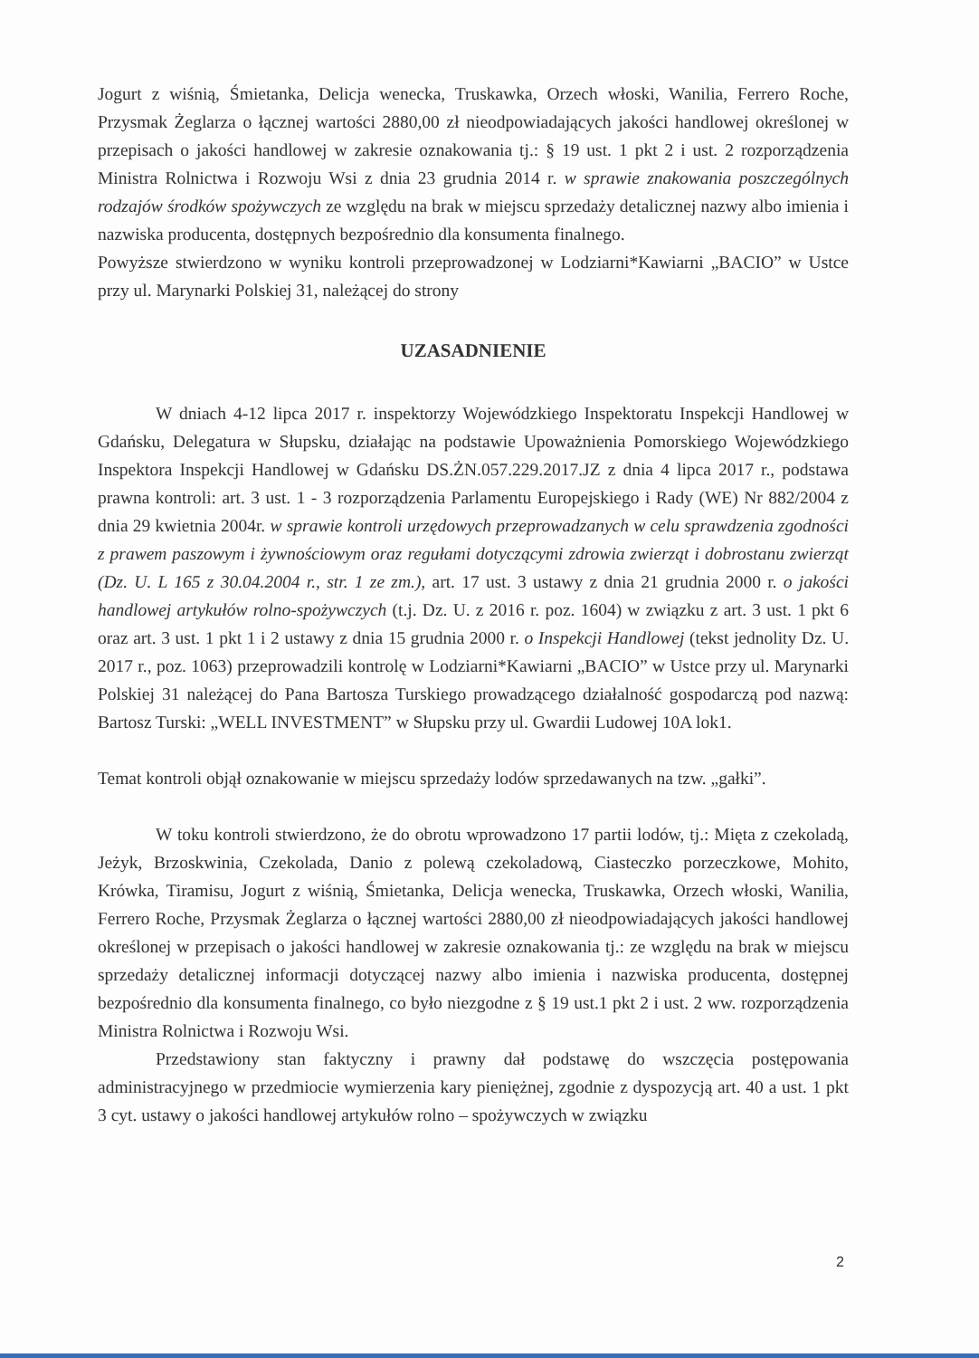Jogurt z wiśnią, Śmietanka, Delicja wenecka, Truskawka, Orzech włoski, Wanilia, Ferrero Roche, Przysmak Żeglarza o łącznej wartości 2880,00 zł nieodpowiadających jakości handlowej określonej w przepisach o jakości handlowej w zakresie oznakowania tj.: § 19 ust. 1 pkt 2 i ust. 2 rozporządzenia Ministra Rolnictwa i Rozwoju Wsi z dnia 23 grudnia 2014 r. w sprawie znakowania poszczególnych rodzajów środków spożywczych ze względu na brak w miejscu sprzedaży detalicznej nazwy albo imienia i nazwiska producenta, dostępnych bezpośrednio dla konsumenta finalnego.
Powyższe stwierdzono w wyniku kontroli przeprowadzonej w Lodziarni*Kawiarni „BACIO” w Ustce przy ul. Marynarki Polskiej 31, należącej do strony
UZASADNIENIE
W dniach 4-12 lipca 2017 r. inspektorzy Wojewódzkiego Inspektoratu Inspekcji Handlowej w Gdańsku, Delegatura w Słupsku, działając na podstawie Upoważnienia Pomorskiego Wojewódzkiego Inspektora Inspekcji Handlowej w Gdańsku DS.ŻN.057.229.2017.JZ z dnia 4 lipca 2017 r., podstawa prawna kontroli: art. 3 ust. 1 - 3 rozporządzenia Parlamentu Europejskiego i Rady (WE) Nr 882/2004 z dnia 29 kwietnia 2004r. w sprawie kontroli urzędowych przeprowadzanych w celu sprawdzenia zgodności z prawem paszowym i żywnościowym oraz regułami dotyczącymi zdrowia zwierząt i dobrostanu zwierząt (Dz. U. L 165 z 30.04.2004 r., str. 1 ze zm.), art. 17 ust. 3 ustawy z dnia 21 grudnia 2000 r. o jakości handlowej artykułów rolno-spożywczych (t.j. Dz. U. z 2016 r. poz. 1604) w związku z art. 3 ust. 1 pkt 6 oraz art. 3 ust. 1 pkt 1 i 2 ustawy z dnia 15 grudnia 2000 r. o Inspekcji Handlowej (tekst jednolity Dz. U. 2017 r., poz. 1063) przeprowadzili kontrolę w Lodziarni*Kawiarni „BACIO” w Ustce przy ul. Marynarki Polskiej 31 należącej do Pana Bartosza Turskiego prowadzącego działalność gospodarczą pod nazwą: Bartosz Turski: „WELL INVESTMENT” w Słupsku przy ul. Gwardii Ludowej 10A lok1.
Temat kontroli objął oznakowanie w miejscu sprzedaży lodów sprzedawanych na tzw. „gałki”.
W toku kontroli stwierdzono, że do obrotu wprowadzono 17 partii lodów, tj.: Mięta z czekoladą, Jeżyk, Brzoskwinia, Czekolada, Danio z polewą czekoladową, Ciasteczko porzeczkowe, Mohito, Krówka, Tiramisu, Jogurt z wiśnią, Śmietanka, Delicja wenecka, Truskawka, Orzech włoski, Wanilia, Ferrero Roche, Przysmak Żeglarza o łącznej wartości 2880,00 zł nieodpowiadających jakości handlowej określonej w przepisach o jakości handlowej w zakresie oznakowania tj.: ze względu na brak w miejscu sprzedaży detalicznej informacji dotyczącej nazwy albo imienia i nazwiska producenta, dostępnej bezpośrednio dla konsumenta finalnego, co było niezgodne z § 19 ust.1 pkt 2 i ust. 2 ww. rozporządzenia Ministra Rolnictwa i Rozwoju Wsi.
Przedstawiony stan faktyczny i prawny dał podstawę do wszczęcia postępowania administracyjnego w przedmiocie wymierzenia kary pieniężnej, zgodnie z dyspozycją art. 40 a ust. 1 pkt 3 cyt. ustawy o jakości handlowej artykułów rolno – spożywczych w związku
2